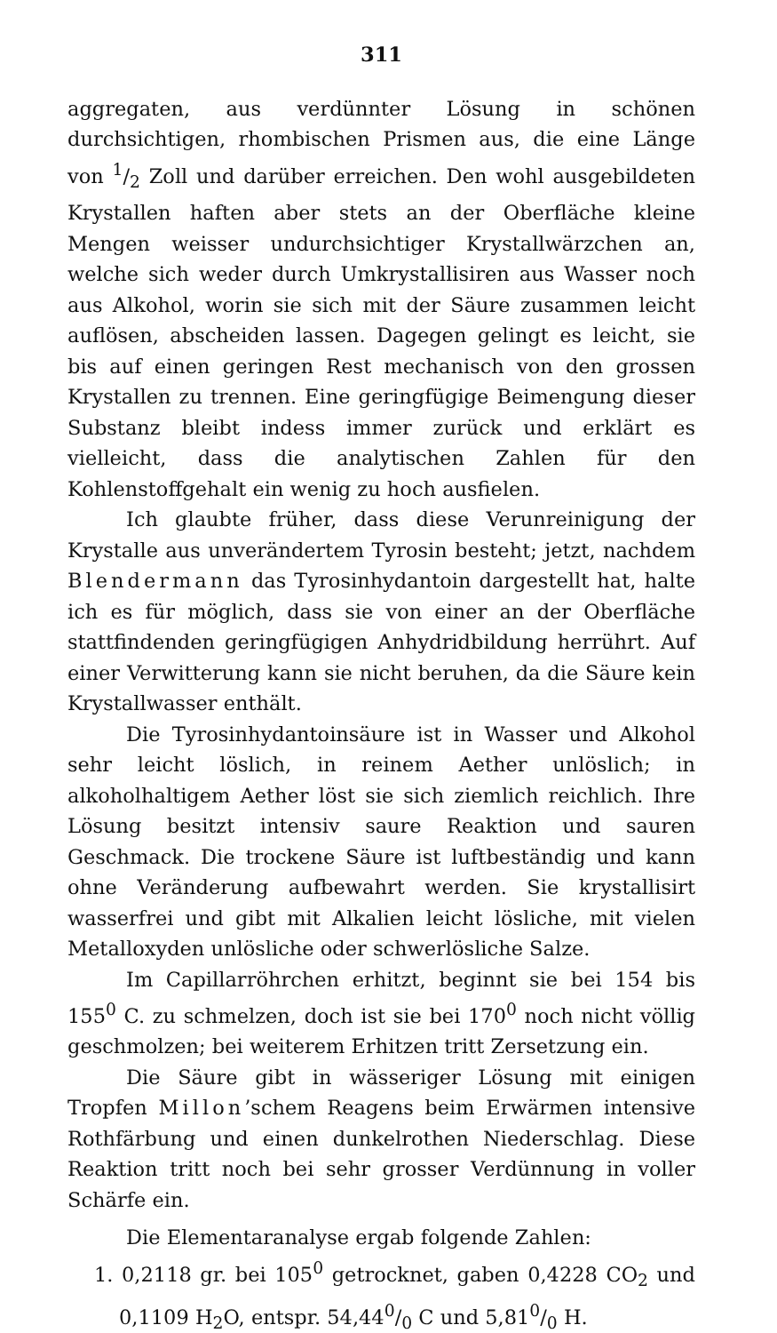311
aggregaten, aus verdünnter Lösung in schönen durchsichtigen, rhombischen Prismen aus, die eine Länge von 1/2 Zoll und darüber erreichen. Den wohl ausgebildeten Krystallen haften aber stets an der Oberfläche kleine Mengen weisser undurchsichtiger Krystallwärzchen an, welche sich weder durch Umkrystallisiren aus Wasser noch aus Alkohol, worin sie sich mit der Säure zusammen leicht auflösen, abscheiden lassen. Dagegen gelingt es leicht, sie bis auf einen geringen Rest mechanisch von den grossen Krystallen zu trennen. Eine geringfügige Beimengung dieser Substanz bleibt indess immer zurück und erklärt es vielleicht, dass die analytischen Zahlen für den Kohlenstoffgehalt ein wenig zu hoch ausfielen.
Ich glaubte früher, dass diese Verunreinigung der Krystalle aus unverändertem Tyrosin besteht; jetzt, nachdem Blendermann das Tyrosinhydantoin dargestellt hat, halte ich es für möglich, dass sie von einer an der Oberfläche stattfindenden geringfügigen Anhydridbildung herrührt. Auf einer Verwitterung kann sie nicht beruhen, da die Säure kein Krystallwasser enthält.
Die Tyrosinhydantoinsäure ist in Wasser und Alkohol sehr leicht löslich, in reinem Aether unlöslich; in alkoholhaltigem Aether löst sie sich ziemlich reichlich. Ihre Lösung besitzt intensiv saure Reaktion und sauren Geschmack. Die trockene Säure ist luftbeständig und kann ohne Veränderung aufbewahrt werden. Sie krystallisirt wasserfrei und gibt mit Alkalien leicht lösliche, mit vielen Metalloxyden unlösliche oder schwerlösliche Salze.
Im Capillarröhrchen erhitzt, beginnt sie bei 154 bis 155<sup>0</sup> C. zu schmelzen, doch ist sie bei 170<sup>0</sup> noch nicht völlig geschmolzen; bei weiterem Erhitzen tritt Zersetzung ein.
Die Säure gibt in wässeriger Lösung mit einigen Tropfen Millon’schem Reagens beim Erwärmen intensive Rothfärbung und einen dunkelrothen Niederschlag. Diese Reaktion tritt noch bei sehr grosser Verdünnung in voller Schärfe ein.
Die Elementaranalyse ergab folgende Zahlen:
1. 0,2118 gr. bei 105<sup>0</sup> getrocknet, gaben 0,4228 CO<sub>2</sub> und 0,1109 H<sub>2</sub>O, entspr. 54,440/0 C und 5,810/0 H.